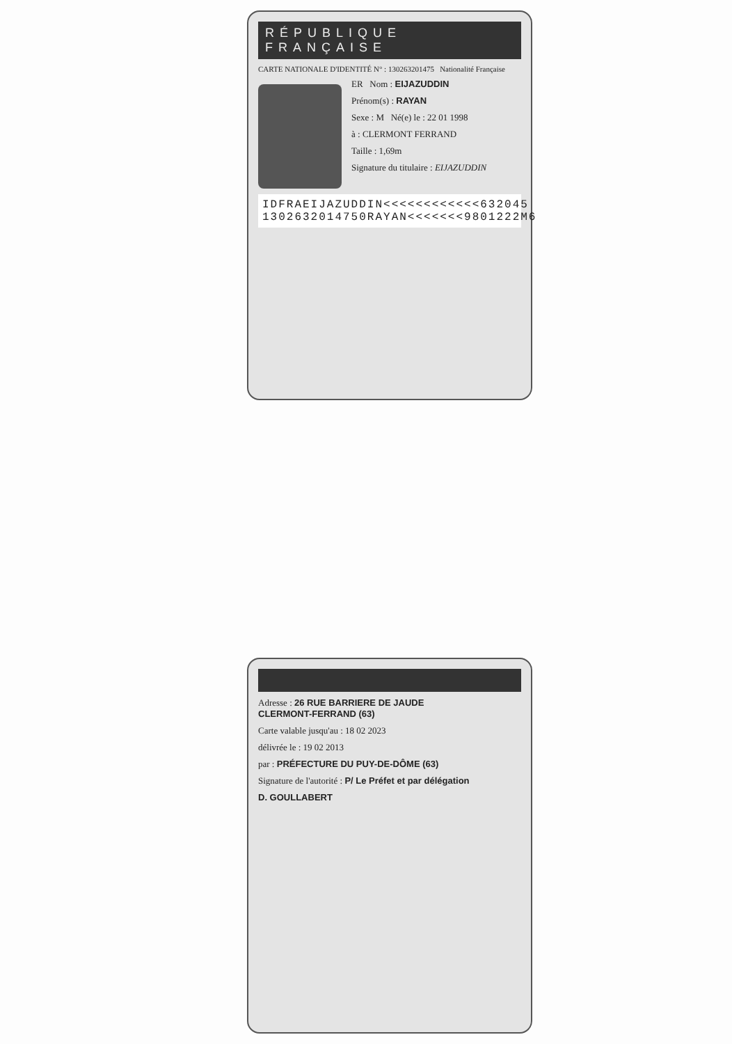RÉPUBLIQUE FRANÇAISE
CARTE NATIONALE D'IDENTITÉ N° : 130263201475 Nationalité Française
ER Nom : EIJAZUDDIN
Prénom(s) : RAYAN
Sexe : M Né(e) le : 22 01 1998
à : CLERMONT FERRAND
Taille : 1,69m
Signature du titulaire : EIJAZUDDIN
IDFRAEIJAZUDDIN<<<<<<<<<<<<632045
1302632014750RAYAN<<<<<<<9801222M6
Adresse : 26 RUE BARRIERE DE JAUDE
CLERMONT-FERRAND (63)
Carte valable jusqu'au : 18 02 2023
délivrée le : 19 02 2013
par : PRÉFECTURE DU PUY-DE-DÔME (63)
Signature de l'autorité : P/ Le Préfet et par délégation
D. GOULLABERT